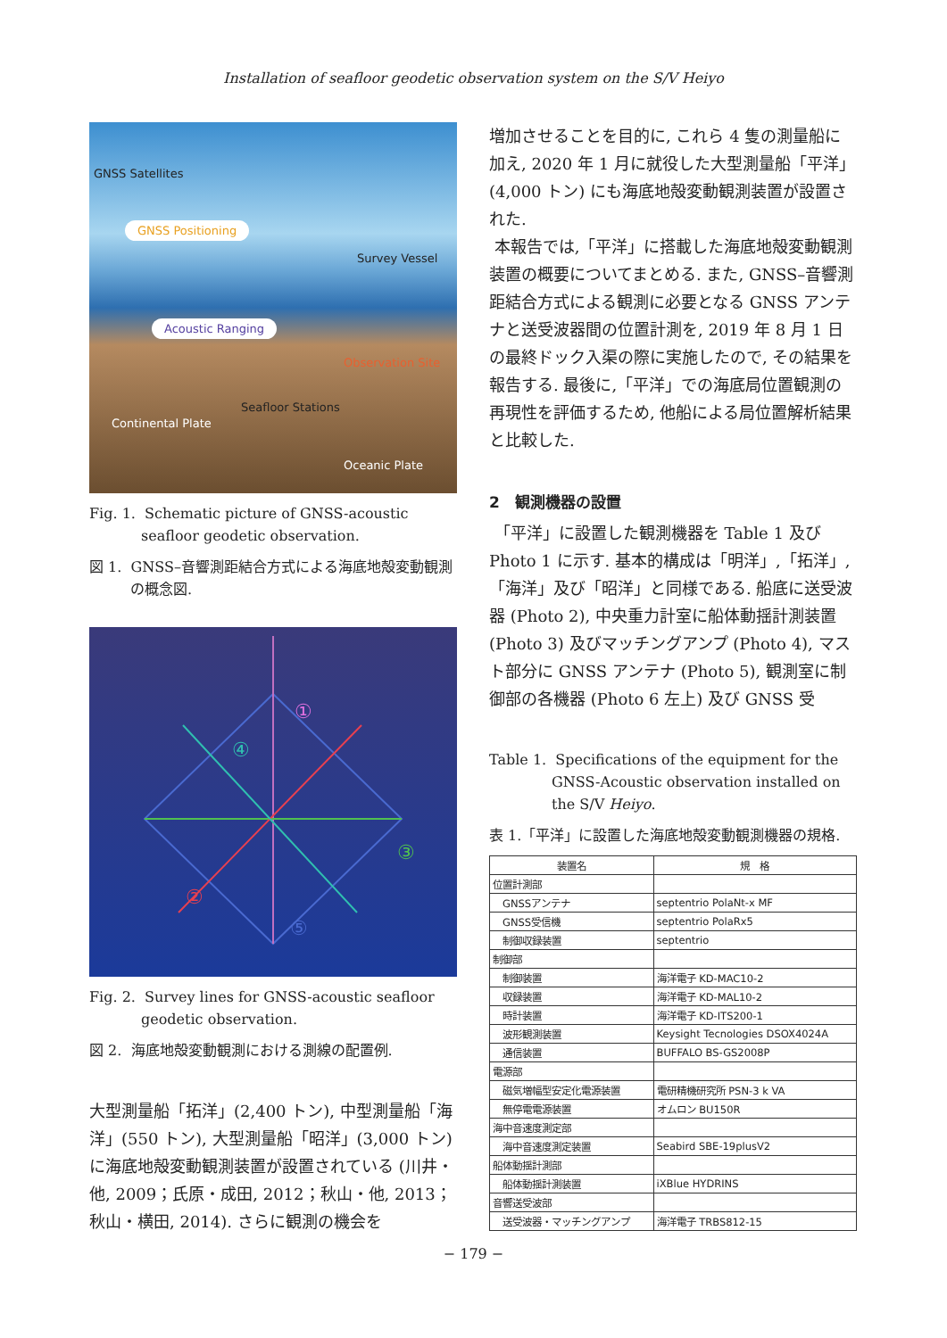Installation of seafloor geodetic observation system on the S/V Heiyo
GNSS Satellites
GNSS Positioning
Survey Vessel
Acoustic Ranging
Observation Site
Seafloor Stations
Continental Plate
Oceanic Plate
Fig. 1. Schematic picture of GNSS-acoustic seafloor geodetic observation.
図 1. GNSS–音響測距結合方式による海底地殻変動観測の概念図.
①
②
③
④
⑤
Fig. 2. Survey lines for GNSS-acoustic seafloor geodetic observation.
図 2. 海底地殻変動観測における測線の配置例.
大型測量船「拓洋」(2,400 トン), 中型測量船「海洋」(550 トン), 大型測量船「昭洋」(3,000 トン) に海底地殻変動観測装置が設置されている (川井・他, 2009；氏原・成田, 2012；秋山・他, 2013；秋山・横田, 2014). さらに観測の機会を
増加させることを目的に, これら 4 隻の測量船に加え, 2020 年 1 月に就役した大型測量船「平洋」(4,000 トン) にも海底地殻変動観測装置が設置された.
本報告では,「平洋」に搭載した海底地殻変動観測装置の概要についてまとめる. また, GNSS–音響測距結合方式による観測に必要となる GNSS アンテナと送受波器間の位置計測を, 2019 年 8 月 1 日の最終ドック入渠の際に実施したので, その結果を報告する. 最後に,「平洋」での海底局位置観測の再現性を評価するため, 他船による局位置解析結果と比較した.
2　観測機器の設置
「平洋」に設置した観測機器を Table 1 及び Photo 1 に示す. 基本的構成は「明洋」,「拓洋」,「海洋」及び「昭洋」と同様である. 船底に送受波器 (Photo 2), 中央重力計室に船体動揺計測装置 (Photo 3) 及びマッチングアンプ (Photo 4), マスト部分に GNSS アンテナ (Photo 5), 観測室に制御部の各機器 (Photo 6 左上) 及び GNSS 受
Table 1. Specifications of the equipment for the GNSS-Acoustic observation installed on the S/V Heiyo.
表 1.「平洋」に設置した海底地殻変動観測機器の規格.
| 装置名 | 規 格 |
| --- | --- |
| 位置計測部 | |
| GNSSアンテナ | septentrio PolaNt-x MF |
| GNSS受信機 | septentrio PolaRx5 |
| 制御収録装置 | septentrio |
| 制御部 | |
| 制御装置 | 海洋電子 KD-MAC10-2 |
| 収録装置 | 海洋電子 KD-MAL10-2 |
| 時計装置 | 海洋電子 KD-ITS200-1 |
| 波形観測装置 | Keysight Tecnologies DSOX4024A |
| 通信装置 | BUFFALO BS-GS2008P |
| 電源部 | |
| 磁気増幅型安定化電源装置 | 電研精機研究所 PSN-3 k VA |
| 無停電電源装置 | オムロン BU150R |
| 海中音速度測定部 | |
| 海中音速度測定装置 | Seabird SBE-19plusV2 |
| 船体動揺計測部 | |
| 船体動揺計測装置 | iXBlue HYDRINS |
| 音響送受波部 | |
| 送受波器・マッチングアンプ | 海洋電子 TRBS812-15 |
− 179 −